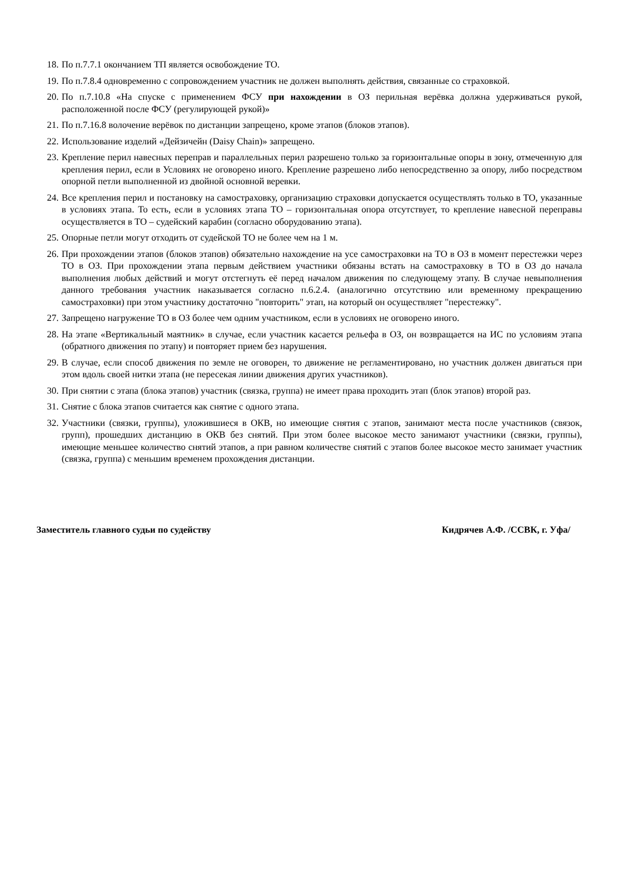18. По п.7.7.1 окончанием ТП является освобождение ТО.
19. По п.7.8.4 одновременно с сопровождением участник не должен выполнять действия, связанные со страховкой.
20. По п.7.10.8 «На спуске с применением ФСУ при нахождении в ОЗ перильная верёвка должна удерживаться рукой, расположенной после ФСУ (регулирующей рукой)»
21. По п.7.16.8 волочение верёвок по дистанции запрещено, кроме этапов (блоков этапов).
22. Использование изделий «Дейзичейн (Daisy Chain)» запрещено.
23. Крепление перил навесных переправ и параллельных перил разрешено только за горизонтальные опоры в зону, отмеченную для крепления перил, если в Условиях не оговорено иного. Крепление разрешено либо непосредственно за опору, либо посредством опорной петли выполненной из двойной основной веревки.
24. Все крепления перил и постановку на самостраховку, организацию страховки допускается осуществлять только в ТО, указанные в условиях этапа. То есть, если в условиях этапа ТО – горизонтальная опора отсутствует, то крепление навесной переправы осуществляется в ТО – судейский карабин (согласно оборудованию этапа).
25. Опорные петли могут отходить от судейской ТО не более чем на 1 м.
26. При прохождении этапов (блоков этапов) обязательно нахождение на усе самостраховки на ТО в ОЗ в момент перестежки через ТО в ОЗ. При прохождении этапа первым действием участники обязаны встать на самостраховку в ТО в ОЗ до начала выполнения любых действий и могут отстегнуть её перед началом движения по следующему этапу. В случае невыполнения данного требования участник наказывается согласно п.6.2.4. (аналогично отсутствию или временному прекращению самостраховки) при этом участнику достаточно "повторить" этап, на который он осуществляет "перестежку".
27. Запрещено нагружение ТО в ОЗ более чем одним участником, если в условиях не оговорено иного.
28. На этапе «Вертикальный маятник» в случае, если участник касается рельефа в ОЗ, он возвращается на ИС по условиям этапа (обратного движения по этапу) и повторяет прием без нарушения.
29. В случае, если способ движения по земле не оговорен, то движение не регламентировано, но участник должен двигаться при этом вдоль своей нитки этапа (не пересекая линии движения других участников).
30. При снятии с этапа (блока этапов) участник (связка, группа) не имеет права проходить этап (блок этапов) второй раз.
31. Снятие с блока этапов считается как снятие с одного этапа.
32. Участники (связки, группы), уложившиеся в ОКВ, но имеющие снятия с этапов, занимают места после участников (связок, групп), прошедших дистанцию в ОКВ без снятий. При этом более высокое место занимают участники (связки, группы), имеющие меньшее количество снятий этапов, а при равном количестве снятий с этапов более высокое место занимает участник (связка, группа) с меньшим временем прохождения дистанции.
Заместитель главного судьи по судейству Кидрячев А.Ф. /ССВК, г. Уфа/